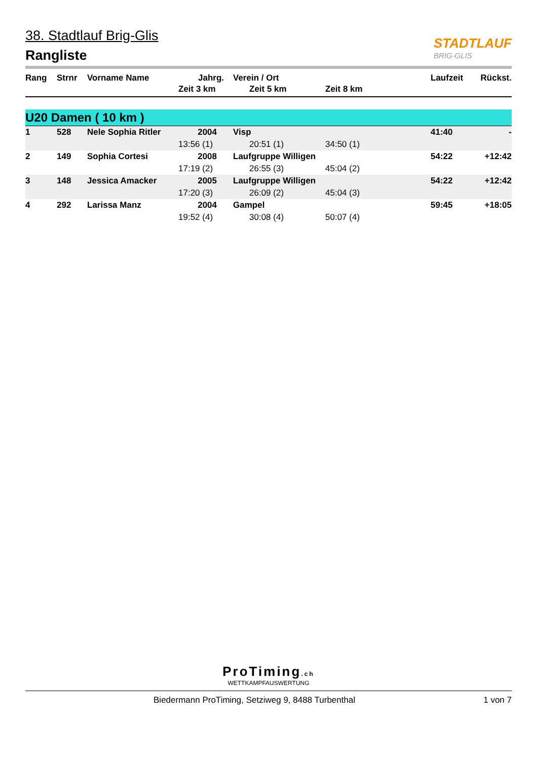38. Stadtlauf Brig-Glis
Rangliste
STADTLAUF
BRIG-GLIS
| Rang | Strnr | Vorname Name | Jahrg. | Verein / Ort | | Laufzeit | Rückst. |
| --- | --- | --- | --- | --- | --- | --- | --- |
| | | | Zeit 3 km | Zeit 5 km | Zeit 8 km | | |
| U20 Damen ( 10 km ) | | | | | | | |
| 1 | 528 | Nele Sophia Ritler | 2004 | Visp | | 41:40 | - |
| | | | 13:56 (1) | 20:51 (1) | 34:50 (1) | | |
| 2 | 149 | Sophia Cortesi | 2008 | Laufgruppe Willigen | | 54:22 | +12:42 |
| | | | 17:19 (2) | 26:55 (3) | 45:04 (2) | | |
| 3 | 148 | Jessica Amacker | 2005 | Laufgruppe Willigen | | 54:22 | +12:42 |
| | | | 17:20 (3) | 26:09 (2) | 45:04 (3) | | |
| 4 | 292 | Larissa Manz | 2004 | Gampel | | 59:45 | +18:05 |
| | | | 19:52 (4) | 30:08 (4) | 50:07 (4) | | |
ProTiming.ch
WETTKAMPFAUSWERTUNG
Biedermann ProTiming, Setziweg 9, 8488 Turbenthal 1 von 7